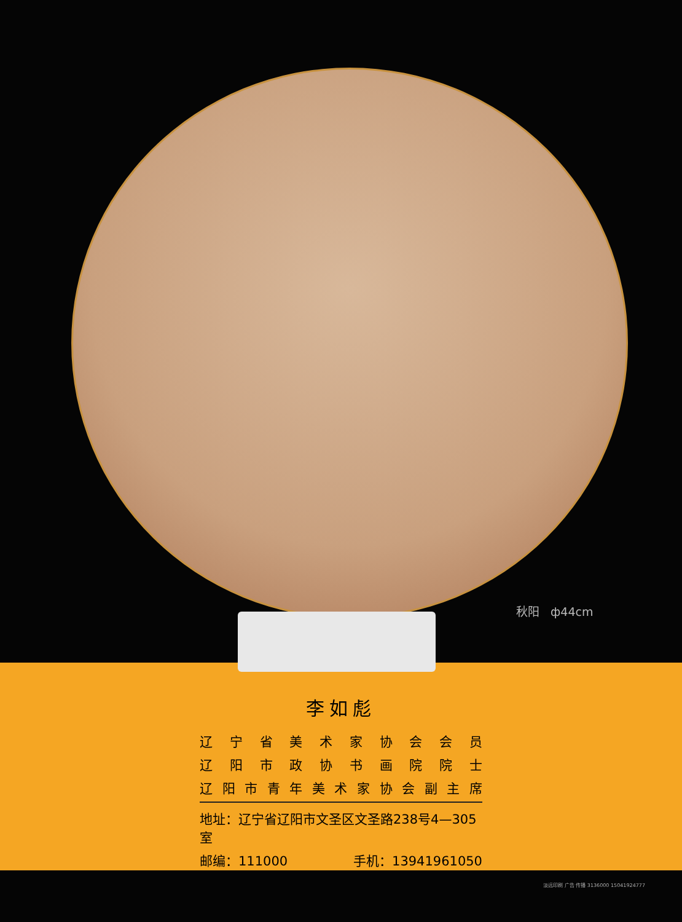秋阳 ф44cm
李如彪
辽宁省美术家协会会员
辽阳市政协书画院院士
辽阳市青年美术家协会副主席
地址：辽宁省辽阳市文圣区文圣路238号4—305室
邮编：111000 手机：13941961050
淡远印刷 广告 传播 3136000 15041924777